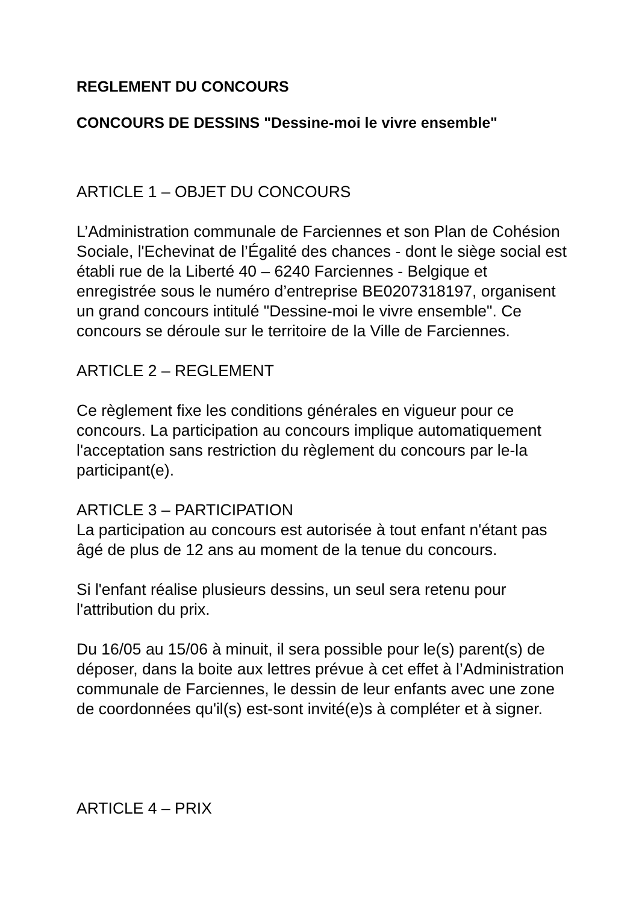REGLEMENT DU CONCOURS
CONCOURS DE DESSINS "Dessine-moi le vivre ensemble"
ARTICLE 1 – OBJET DU CONCOURS
L’Administration communale de Farciennes et son Plan de Cohésion Sociale, l'Echevinat de l’Égalité des chances - dont le siège social est établi rue de la Liberté 40 – 6240 Farciennes - Belgique et enregistrée sous le numéro d’entreprise BE0207318197, organisent un grand concours intitulé "Dessine-moi le vivre ensemble". Ce concours se déroule sur le territoire de la Ville de Farciennes.
ARTICLE 2 – REGLEMENT
Ce règlement fixe les conditions générales en vigueur pour ce concours. La participation au concours implique automatiquement l'acceptation sans restriction du règlement du concours par le-la participant(e).
ARTICLE 3 – PARTICIPATION
La participation au concours est autorisée à tout enfant n'étant pas âgé de plus de 12 ans au moment de la tenue du concours.
Si l'enfant réalise plusieurs dessins, un seul sera retenu pour l'attribution du prix.
Du 16/05 au 15/06 à minuit, il sera possible pour le(s) parent(s) de déposer, dans la boite aux lettres prévue à cet effet à l’Administration communale de Farciennes, le dessin de leur enfants avec une zone de coordonnées qu'il(s) est-sont invité(e)s à compléter et à signer.
ARTICLE 4 – PRIX